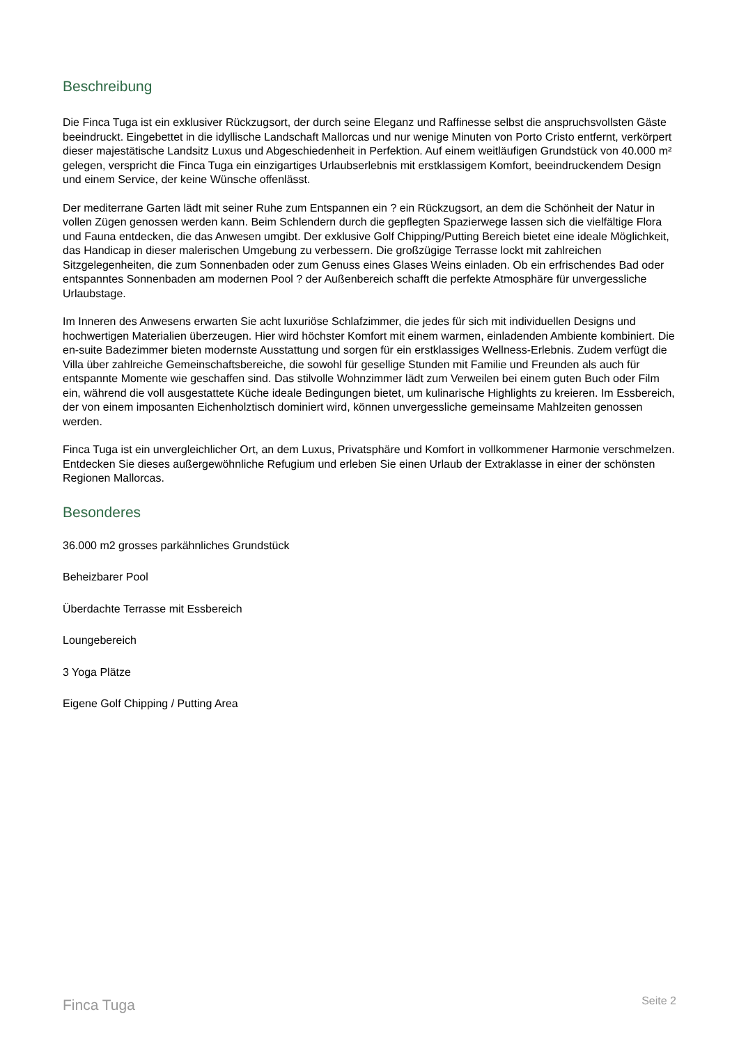Beschreibung
Die Finca Tuga ist ein exklusiver Rückzugsort, der durch seine Eleganz und Raffinesse selbst die anspruchsvollsten Gäste beeindruckt. Eingebettet in die idyllische Landschaft Mallorcas und nur wenige Minuten von Porto Cristo entfernt, verkörpert dieser majestätische Landsitz Luxus und Abgeschiedenheit in Perfektion. Auf einem weitläufigen Grundstück von 40.000 m² gelegen, verspricht die Finca Tuga ein einzigartiges Urlaubserlebnis mit erstklassigem Komfort, beeindruckendem Design und einem Service, der keine Wünsche offenlässt.
Der mediterrane Garten lädt mit seiner Ruhe zum Entspannen ein ? ein Rückzugsort, an dem die Schönheit der Natur in vollen Zügen genossen werden kann. Beim Schlendern durch die gepflegten Spazierwege lassen sich die vielfältige Flora und Fauna entdecken, die das Anwesen umgibt. Der exklusive Golf Chipping/Putting Bereich bietet eine ideale Möglichkeit, das Handicap in dieser malerischen Umgebung zu verbessern. Die großzügige Terrasse lockt mit zahlreichen Sitzgelegenheiten, die zum Sonnenbaden oder zum Genuss eines Glases Weins einladen. Ob ein erfrischendes Bad oder entspanntes Sonnenbaden am modernen Pool ? der Außenbereich schafft die perfekte Atmosphäre für unvergessliche Urlaubstage.
Im Inneren des Anwesens erwarten Sie acht luxuriöse Schlafzimmer, die jedes für sich mit individuellen Designs und hochwertigen Materialien überzeugen. Hier wird höchster Komfort mit einem warmen, einladenden Ambiente kombiniert. Die en-suite Badezimmer bieten modernste Ausstattung und sorgen für ein erstklassiges Wellness-Erlebnis. Zudem verfügt die Villa über zahlreiche Gemeinschaftsbereiche, die sowohl für gesellige Stunden mit Familie und Freunden als auch für entspannte Momente wie geschaffen sind. Das stilvolle Wohnzimmer lädt zum Verweilen bei einem guten Buch oder Film ein, während die voll ausgestattete Küche ideale Bedingungen bietet, um kulinarische Highlights zu kreieren. Im Essbereich, der von einem imposanten Eichenholztisch dominiert wird, können unvergessliche gemeinsame Mahlzeiten genossen werden.
Finca Tuga ist ein unvergleichlicher Ort, an dem Luxus, Privatsphäre und Komfort in vollkommener Harmonie verschmelzen. Entdecken Sie dieses außergewöhnliche Refugium und erleben Sie einen Urlaub der Extraklasse in einer der schönsten Regionen Mallorcas.
Besonderes
36.000 m2 grosses parkähnliches Grundstück
Beheizbarer Pool
Überdachte Terrasse mit Essbereich
Loungebereich
3 Yoga Plätze
Eigene Golf Chipping / Putting Area
Finca Tuga Seite 2